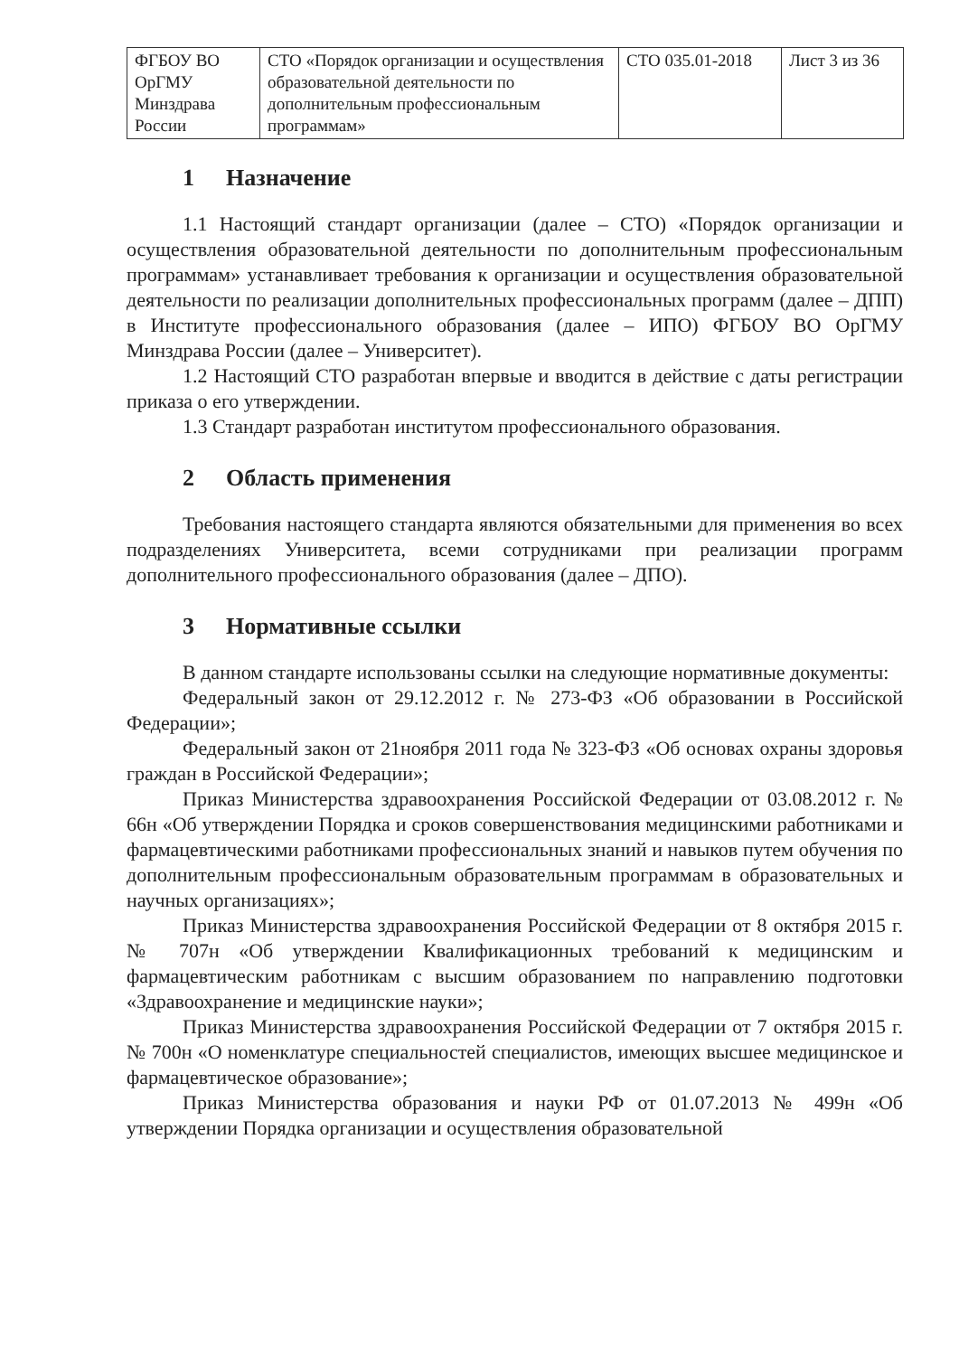| ФГБОУ ВО ОрГМУ Минздрава России | СТО «Порядок организации и осуществления образовательной деятельности по дополнительным профессиональным программам» | СТО 035.01-2018 | Лист 3 из 36 |
1 Назначение
1.1 Настоящий стандарт организации (далее – СТО) «Порядок организации и осуществления образовательной деятельности по дополнительным профессиональным программам» устанавливает требования к организации и осуществления образовательной деятельности по реализации дополнительных профессиональных программ (далее – ДПП) в Институте профессионального образования (далее – ИПО) ФГБОУ ВО ОрГМУ Минздрава России (далее – Университет).
1.2 Настоящий СТО разработан впервые и вводится в действие с даты регистрации приказа о его утверждении.
1.3 Стандарт разработан институтом профессионального образования.
2 Область применения
Требования настоящего стандарта являются обязательными для применения во всех подразделениях Университета, всеми сотрудниками при реализации программ дополнительного профессионального образования (далее – ДПО).
3 Нормативные ссылки
В данном стандарте использованы ссылки на следующие нормативные документы:
Федеральный закон от 29.12.2012 г. № 273-ФЗ «Об образовании в Российской Федерации»;
Федеральный закон от 21ноября 2011 года № 323-ФЗ «Об основах охраны здоровья граждан в Российской Федерации»;
Приказ Министерства здравоохранения Российской Федерации от 03.08.2012 г. № 66н «Об утверждении Порядка и сроков совершенствования медицинскими работниками и фармацевтическими работниками профессиональных знаний и навыков путем обучения по дополнительным профессиональным образовательным программам в образовательных и научных организациях»;
Приказ Министерства здравоохранения Российской Федерации от 8 октября 2015 г. № 707н «Об утверждении Квалификационных требований к медицинским и фармацевтическим работникам с высшим образованием по направлению подготовки «Здравоохранение и медицинские науки»;
Приказ Министерства здравоохранения Российской Федерации от 7 октября 2015 г. № 700н «О номенклатуре специальностей специалистов, имеющих высшее медицинское и фармацевтическое образование»;
Приказ Министерства образования и науки РФ от 01.07.2013 № 499н «Об утверждении Порядка организации и осуществления образовательной